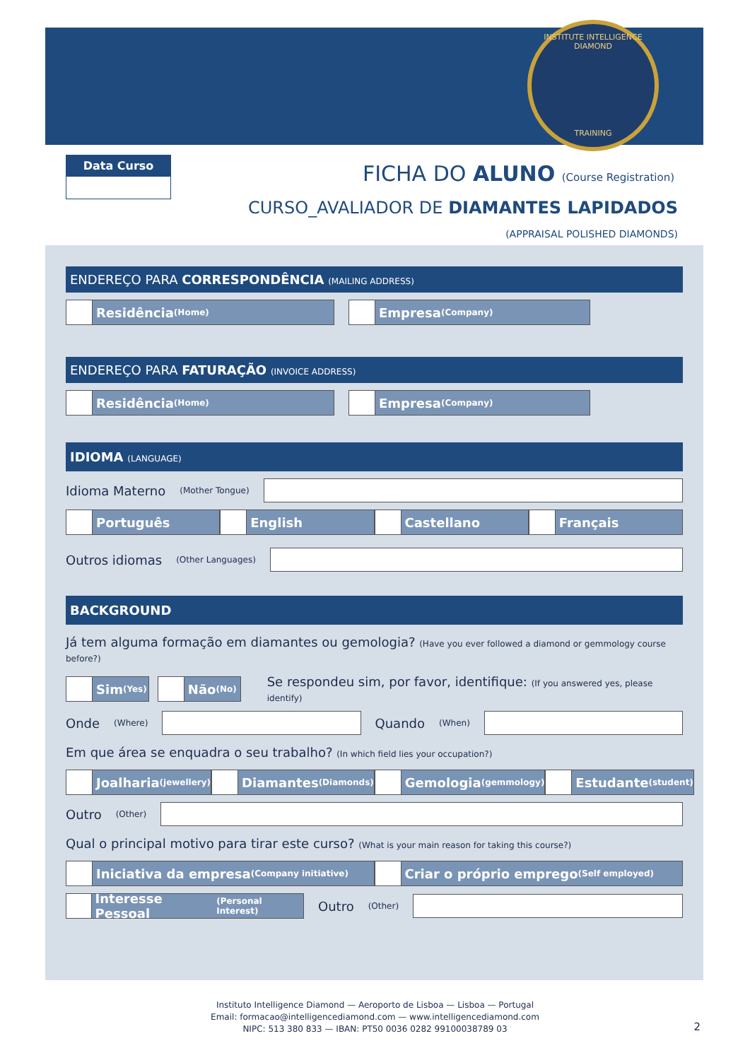INSTITUTE INTELLIGENCE DIAMOND
TRAINING
Data Curso
FICHA DO ALUNO (Course Registration)
CURSO_AVALIADOR DE DIAMANTES LAPIDADOS
(APPRAISAL POLISHED DIAMONDS)
ENDEREÇO PARA CORRESPONDÊNCIA (MAILING ADDRESS)
Residência (Home)
Empresa (Company)
ENDEREÇO PARA FATURAÇÃO (INVOICE ADDRESS)
Residência (Home)
Empresa (Company)
IDIOMA (LANGUAGE)
Idioma Materno (Mother Tongue)
Português English Castellano Français
Outros idiomas (Other Languages)
BACKGROUND
Já tem alguma formação em diamantes ou gemologia? (Have you ever followed a diamond or gemmology course before?)
Sim (Yes)
Não (No)
Se respondeu sim, por favor, identifique: (If you answered yes, please identify)
Onde (Where)
Quando (When)
Em que área se enquadra o seu trabalho? (In which field lies your occupation?)
Joalharia (jewellery)
Diamantes (Diamonds)
Gemologia (gemmology)
Estudante (student)
Outro (Other)
Qual o principal motivo para tirar este curso? (What is your main reason for taking this course?)
Iniciativa da empresa (Company initiative)
Criar o próprio emprego (Self employed)
Interesse Pessoal (Personal Interest)
Outro (Other)
Instituto Intelligence Diamond — Aeroporto de Lisboa — Lisboa — Portugal
Email: formacao@intelligencediamond.com — www.intelligencediamond.com
NIPC: 513 380 833 — IBAN: PT50 0036 0282 99100038789 03
2